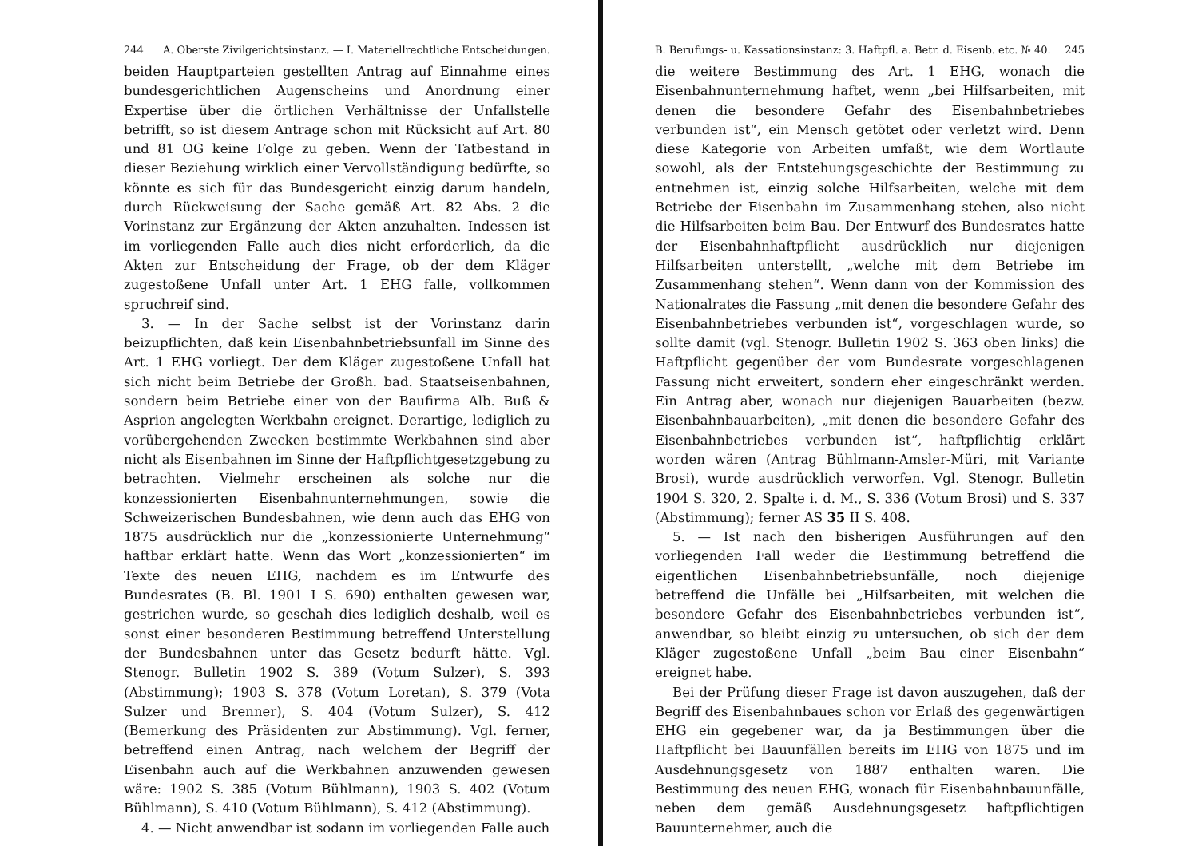244 A. Oberste Zivilgerichtsinstanz. — I. Materiellrechtliche Entscheidungen.
beiden Hauptparteien gestellten Antrag auf Einnahme eines bundesgerichtlichen Augenscheins und Anordnung einer Expertise über die örtlichen Verhältnisse der Unfallstelle betrifft, so ist diesem Antrage schon mit Rücksicht auf Art. 80 und 81 OG keine Folge zu geben. Wenn der Tatbestand in dieser Beziehung wirklich einer Vervollständigung bedürfte, so könnte es sich für das Bundesgericht einzig darum handeln, durch Rückweisung der Sache gemäß Art. 82 Abs. 2 die Vorinstanz zur Ergänzung der Akten anzuhalten. Indessen ist im vorliegenden Falle auch dies nicht erforderlich, da die Akten zur Entscheidung der Frage, ob der dem Kläger zugestoßene Unfall unter Art. 1 EHG falle, vollkommen spruchreif sind.
3. — In der Sache selbst ist der Vorinstanz darin beizupflichten, daß kein Eisenbahnbetriebsunfall im Sinne des Art. 1 EHG vorliegt. Der dem Kläger zugestoßene Unfall hat sich nicht beim Betriebe der Großh. bad. Staatseisenbahnen, sondern beim Betriebe einer von der Baufirma Alb. Buß & Asprion angelegten Werkbahn ereignet. Derartige, lediglich zu vorübergehenden Zwecken bestimmte Werkbahnen sind aber nicht als Eisenbahnen im Sinne der Haftpflichtgesetzgebung zu betrachten. Vielmehr erscheinen als solche nur die konzessionierten Eisenbahnunternehmungen, sowie die Schweizerischen Bundesbahnen, wie denn auch das EHG von 1875 ausdrücklich nur die „konzessionierte Unternehmung“ haftbar erklärt hatte. Wenn das Wort „konzessionierten“ im Texte des neuen EHG, nachdem es im Entwurfe des Bundesrates (B. Bl. 1901 I S. 690) enthalten gewesen war, gestrichen wurde, so geschah dies lediglich deshalb, weil es sonst einer besonderen Bestimmung betreffend Unterstellung der Bundesbahnen unter das Gesetz bedurft hätte. Vgl. Stenogr. Bulletin 1902 S. 389 (Votum Sulzer), S. 393 (Abstimmung); 1903 S. 378 (Votum Loretan), S. 379 (Vota Sulzer und Brenner), S. 404 (Votum Sulzer), S. 412 (Bemerkung des Präsidenten zur Abstimmung). Vgl. ferner, betreffend einen Antrag, nach welchem der Begriff der Eisenbahn auch auf die Werkbahnen anzuwenden gewesen wäre: 1902 S. 385 (Votum Bühlmann), 1903 S. 402 (Votum Bühlmann), S. 410 (Votum Bühlmann), S. 412 (Abstimmung).
4. — Nicht anwendbar ist sodann im vorliegenden Falle auch
B. Berufungs- u. Kassationsinstanz: 3. Haftpfl. a. Betr. d. Eisenb. etc. № 40. 245
die weitere Bestimmung des Art. 1 EHG, wonach die Eisenbahnunternehmung haftet, wenn „bei Hilfsarbeiten, mit denen die besondere Gefahr des Eisenbahnbetriebes verbunden ist“, ein Mensch getötet oder verletzt wird. Denn diese Kategorie von Arbeiten umfaßt, wie dem Wortlaute sowohl, als der Entstehungsgeschichte der Bestimmung zu entnehmen ist, einzig solche Hilfsarbeiten, welche mit dem Betriebe der Eisenbahn im Zusammenhang stehen, also nicht die Hilfsarbeiten beim Bau. Der Entwurf des Bundesrates hatte der Eisenbahnhaftpflicht ausdrücklich nur diejenigen Hilfsarbeiten unterstellt, „welche mit dem Betriebe im Zusammenhang stehen“. Wenn dann von der Kommission des Nationalrates die Fassung „mit denen die besondere Gefahr des Eisenbahnbetriebes verbunden ist“, vorgeschlagen wurde, so sollte damit (vgl. Stenogr. Bulletin 1902 S. 363 oben links) die Haftpflicht gegenüber der vom Bundesrate vorgeschlagenen Fassung nicht erweitert, sondern eher eingeschränkt werden. Ein Antrag aber, wonach nur diejenigen Bauarbeiten (bezw. Eisenbahnbauarbeiten), „mit denen die besondere Gefahr des Eisenbahnbetriebes verbunden ist“, haftpflichtig erklärt worden wären (Antrag Bühlmann-Amsler-Müri, mit Variante Brosi), wurde ausdrücklich verworfen. Vgl. Stenogr. Bulletin 1904 S. 320, 2. Spalte i. d. M., S. 336 (Votum Brosi) und S. 337 (Abstimmung); ferner AS 35 II S. 408.
5. — Ist nach den bisherigen Ausführungen auf den vorliegenden Fall weder die Bestimmung betreffend die eigentlichen Eisenbahnbetriebsunfälle, noch diejenige betreffend die Unfälle bei „Hilfsarbeiten, mit welchen die besondere Gefahr des Eisenbahnbetriebes verbunden ist“, anwendbar, so bleibt einzig zu untersuchen, ob sich der dem Kläger zugestoßene Unfall „beim Bau einer Eisenbahn“ ereignet habe.
Bei der Prüfung dieser Frage ist davon auszugehen, daß der Begriff des Eisenbahnbaues schon vor Erlaß des gegenwärtigen EHG ein gegebener war, da ja Bestimmungen über die Haftpflicht bei Bauunfällen bereits im EHG von 1875 und im Ausdehnungsgesetz von 1887 enthalten waren. Die Bestimmung des neuen EHG, wonach für Eisenbahnbauunfälle, neben dem gemäß Ausdehnungsgesetz haftpflichtigen Bauunternehmer, auch die